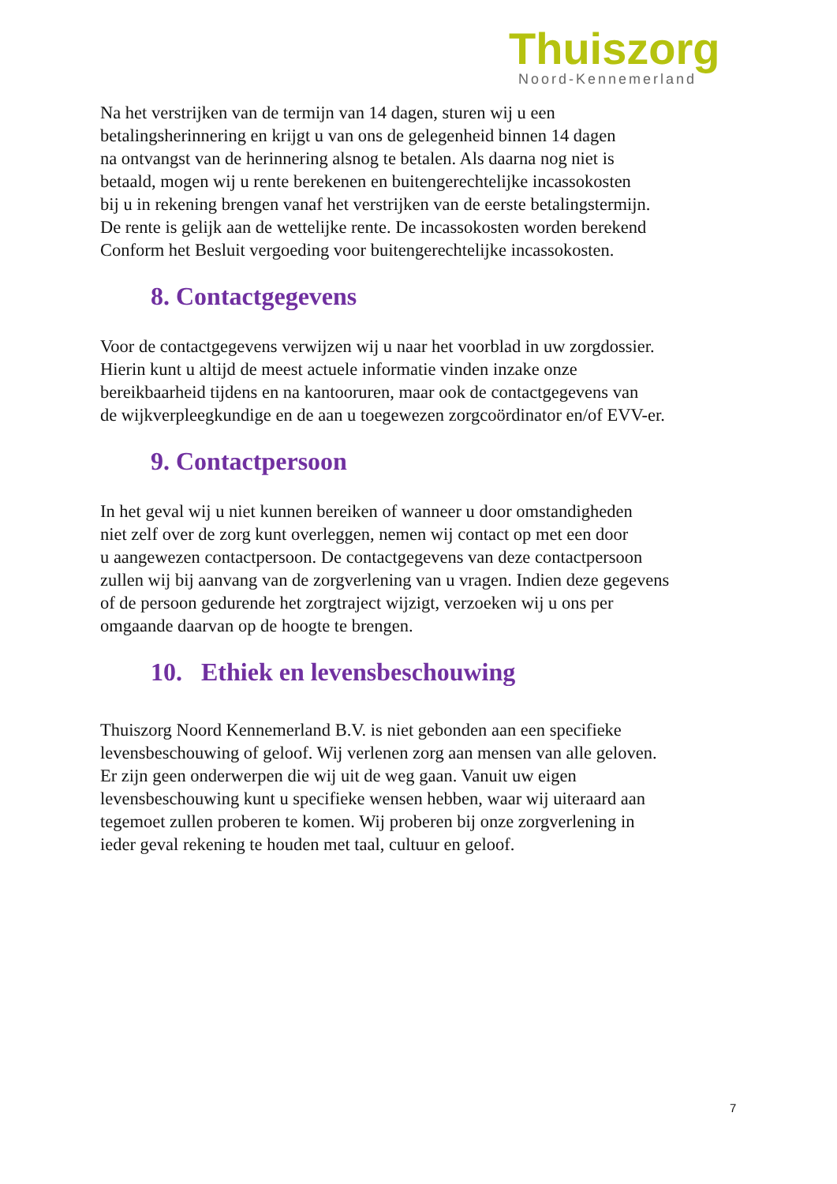Thuiszorg
Noord-Kennemerland
Na het verstrijken van de termijn van 14 dagen, sturen wij u een
betalingsherinnering en krijgt u van ons de gelegenheid binnen 14 dagen
na ontvangst van de herinnering alsnog te betalen. Als daarna nog niet is
betaald, mogen wij u rente berekenen en buitengerechtelijke incassokosten
bij u in rekening brengen vanaf het verstrijken van de eerste betalingstermijn.
De rente is gelijk aan de wettelijke rente. De incassokosten worden berekend
Conform het Besluit vergoeding voor buitengerechtelijke incassokosten.
8. Contactgegevens
Voor de contactgegevens verwijzen wij u naar het voorblad in uw zorgdossier.
Hierin kunt u altijd de meest actuele informatie vinden inzake onze
bereikbaarheid tijdens en na kantooruren, maar ook de contactgegevens van
de wijkverpleegkundige en de aan u toegewezen zorgcoördinator en/of EVV-er.
9. Contactpersoon
In het geval wij u niet kunnen bereiken of wanneer u door omstandigheden
niet zelf over de zorg kunt overleggen, nemen wij contact op met een door
u aangewezen contactpersoon. De contactgegevens van deze contactpersoon
zullen wij bij aanvang van de zorgverlening van u vragen. Indien deze gegevens
of de persoon gedurende het zorgtraject wijzigt, verzoeken wij u ons per
omgaande daarvan op de hoogte te brengen.
10. Ethiek en levensbeschouwing
Thuiszorg Noord Kennemerland B.V. is niet gebonden aan een specifieke
levensbeschouwing of geloof. Wij verlenen zorg aan mensen van alle geloven.
Er zijn geen onderwerpen die wij uit de weg gaan. Vanuit uw eigen
levensbeschouwing kunt u specifieke wensen hebben, waar wij uiteraard aan
tegemoet zullen proberen te komen. Wij proberen bij onze zorgverlening in
ieder geval rekening te houden met taal, cultuur en geloof.
7